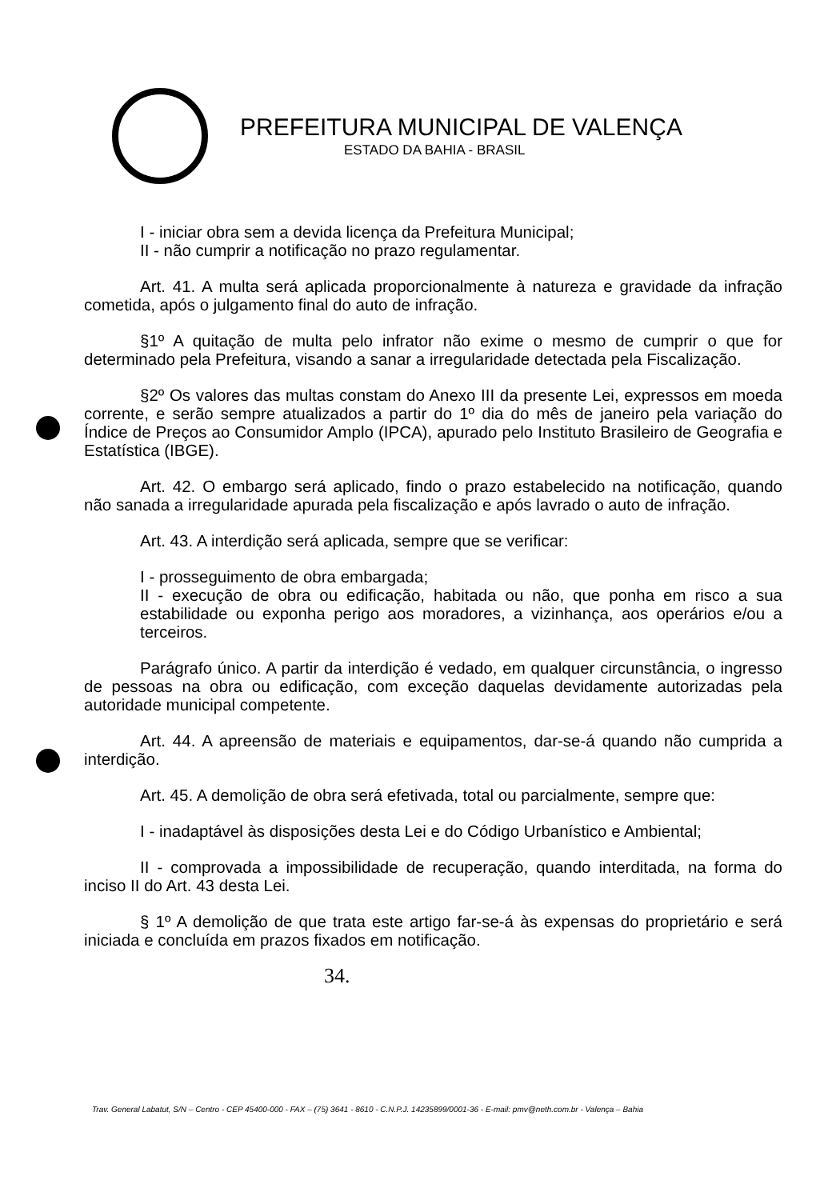PREFEITURA MUNICIPAL DE VALENÇA
ESTADO DA BAHIA - BRASIL
I - iniciar obra sem a devida licença da Prefeitura Municipal;
II - não cumprir a notificação no prazo regulamentar.
Art. 41. A multa será aplicada proporcionalmente à natureza e gravidade da infração cometida, após o julgamento final do auto de infração.
§1º A quitação de multa pelo infrator não exime o mesmo de cumprir o que for determinado pela Prefeitura, visando a sanar a irregularidade detectada pela Fiscalização.
§2º Os valores das multas constam do Anexo III da presente Lei, expressos em moeda corrente, e serão sempre atualizados a partir do 1º dia do mês de janeiro pela variação do Índice de Preços ao Consumidor Amplo (IPCA), apurado pelo Instituto Brasileiro de Geografia e Estatística (IBGE).
Art. 42. O embargo será aplicado, findo o prazo estabelecido na notificação, quando não sanada a irregularidade apurada pela fiscalização e após lavrado o auto de infração.
Art. 43. A interdição será aplicada, sempre que se verificar:
I - prosseguimento de obra embargada;
II - execução de obra ou edificação, habitada ou não, que ponha em risco a sua estabilidade ou exponha perigo aos moradores, a vizinhança, aos operários e/ou a terceiros.
Parágrafo único. A partir da interdição é vedado, em qualquer circunstância, o ingresso de pessoas na obra ou edificação, com exceção daquelas devidamente autorizadas pela autoridade municipal competente.
Art. 44. A apreensão de materiais e equipamentos, dar-se-á quando não cumprida a interdição.
Art. 45. A demolição de obra será efetivada, total ou parcialmente, sempre que:
I - inadaptável às disposições desta Lei e do Código Urbanístico e Ambiental;
II - comprovada a impossibilidade de recuperação, quando interditada, na forma do inciso II do Art. 43 desta Lei.
§ 1º A demolição de que trata este artigo far-se-á às expensas do proprietário e será iniciada e concluída em prazos fixados em notificação.
34.
Trav. General Labatut, S/N – Centro - CEP 45400-000 - FAX – (75) 3641 - 8610 - C.N.P.J. 14235899/0001-36 - E-mail: pmv@neth.com.br - Valença – Bahia